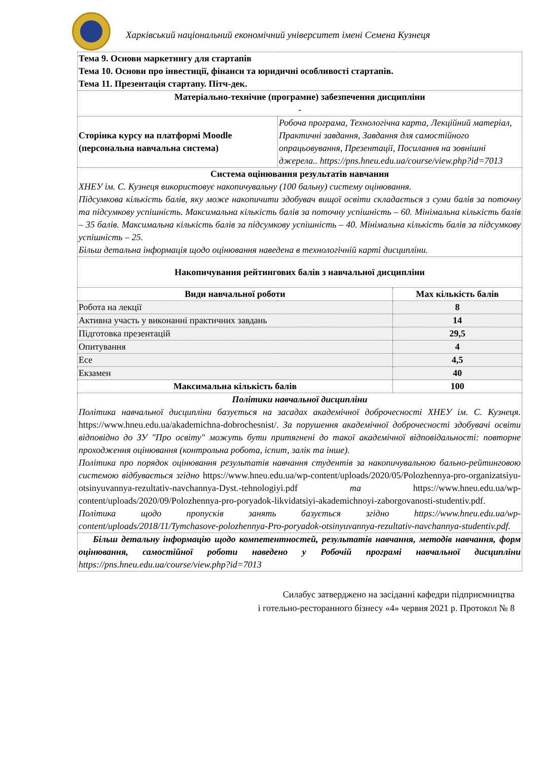Харківський національний економічний університет імені Семена Кузнеця
| Тема 9. Основи маркетингу для стартапів Тема 10. Основи про інвестиції, фінанси та юридичні особливості стартапів. Тема 11. Презентація стартапу. Пітч-дек. | | |
| Матеріально-технічне (програмне) забезпечення дисципліни - | | |
| Сторінка курсу на платформі Moodle (персональна навчальна система) | Робоча програма, Технологічна карта, Лекційний матеріал, Практичні завдання, Завдання для самостійного опрацьовування, Презентації, Посилання на зовнішні джерела.. https://pns.hneu.edu.ua/course/view.php?id=7013 | |
| Система оцінювання результатів навчання ХНЕУ ім. С. Кузнеця використовує накопичувальну (100 бальну) систему оцінювання. Підсумкова кількість балів, яку може накопичити здобувач вищої освіти складається з суми балів за поточну та підсумкову успішність. Максимальна кількість балів за поточну успішність – 60. Мінімальна кількість балів – 35 балів. Максимальна кількість балів за підсумкову успішність – 40. Мінімальна кількість балів за підсумкову успішність – 25. Більш детальна інформація щодо оцінювання наведена в технологічній карті дисципліни. | | |
| Накопичування рейтингових балів з навчальної дисципліни | | |
| Види навчальної роботи | | Max кількість балів |
| Робота на лекції | | 8 |
| Активна участь у виконанні практичних завдань | | 14 |
| Підготовка презентацій | | 29,5 |
| Опитування | | 4 |
| Есе | | 4,5 |
| Екзамен | | 40 |
| Максимальна кількість балів | | 100 |
| Політики навчальної дисципліни Політика навчальної дисципліни базується на засадах академічної доброчесності ХНЕУ ім. С. Кузнеця. https://www.hneu.edu.ua/akademichna-dobrochesnist/. За порушення академічної доброчесності здобувачі освіти відповідно до ЗУ "Про освіту" можуть бути притягнені до такої академічної відповідальності: повторне проходження оцінювання (контрольна робота, іспит, залік та інше). Політика про порядок оцінювання результатів навчання студентів за накопичувальною бально-рейтинговою системою відбувається згідно https://www.hneu.edu.ua/wp-content/uploads/2020/05/Polozhennya-pro-organizatsiyu-otsinyuvannya-rezultativ-navchannya-Dyst.-tehnologiyi.pdf та https://www.hneu.edu.ua/wp-content/uploads/2020/09/Polozhennya-pro-poryadok-likvidatsiyi-akademichnoyi-zaborgovanosti-studentiv.pdf. Політика щодо пропусків занять базується згідно https://www.hneu.edu.ua/wp-content/uploads/2018/11/Tymchasove-polozhennya-Pro-poryadok-otsinyuvannya-rezultativ-navchannya-studentiv.pdf. | | |
| Більш детальну інформацію щодо компетентностей, результатів навчання, методів навчання, форм оцінювання, самостійної роботи наведено у Робочій програмі навчальної дисципліни https://pns.hneu.edu.ua/course/view.php?id=7013 | | |
Силабус затверджено на засіданні кафедри підприємництва
і готельно-ресторанного бізнесу «4» червня 2021 р. Протокол № 8